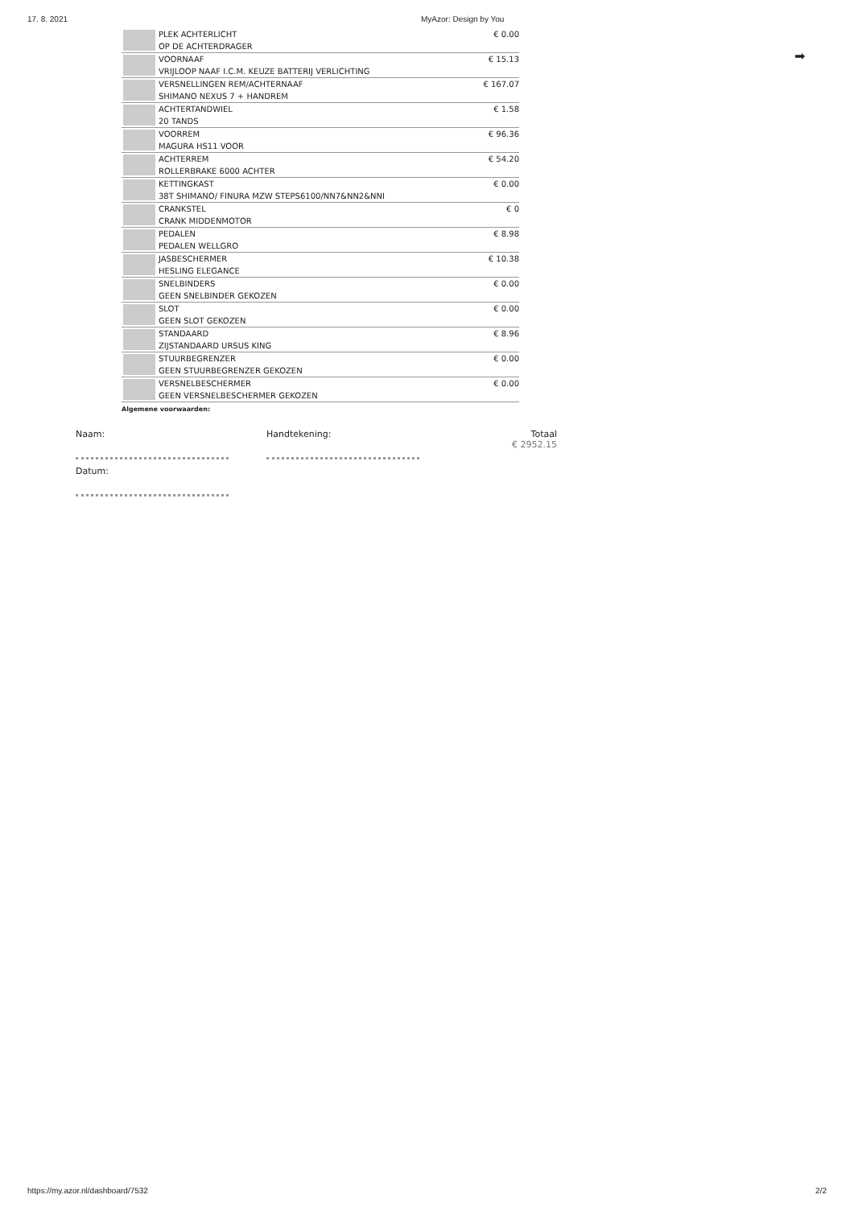17. 8. 2021 MyAzor: Design by You
➡
| | PLEK ACHTERLICHT OP DE ACHTERDRAGER | € 0.00 |
| | VOORNAAF VRIJLOOP NAAF I.C.M. KEUZE BATTERIJ VERLICHTING | € 15.13 |
| | VERSNELLINGEN REM/ACHTERNAAF SHIMANO NEXUS 7 + HANDREM | € 167.07 |
| | ACHTERTANDWIEL 20 TANDS | € 1.58 |
| | VOORREM MAGURA HS11 VOOR | € 96.36 |
| | ACHTERREM ROLLERBRAKE 6000 ACHTER | € 54.20 |
| | KETTINGKAST 38T SHIMANO/ FINURA MZW STEPS6100/NN7&NN2&NNI | € 0.00 |
| | CRANKSTEL CRANK MIDDENMOTOR | € 0 |
| | PEDALEN PEDALEN WELLGRO | € 8.98 |
| | JASBESCHERMER HESLING ELEGANCE | € 10.38 |
| | SNELBINDERS GEEN SNELBINDER GEKOZEN | € 0.00 |
| | SLOT GEEN SLOT GEKOZEN | € 0.00 |
| | STANDAARD ZIJSTANDAARD URSUS KING | € 8.96 |
| | STUURBEGRENZER GEEN STUURBEGRENZER GEKOZEN | € 0.00 |
| | VERSNELBESCHERMER GEEN VERSNELBESCHERMER GEKOZEN | € 0.00 |
Algemene voorwaarden:
Naam:
Datum:
Handtekening: Totaal
€ 2952.15
https://my.azor.nl/dashboard/7532 2/2